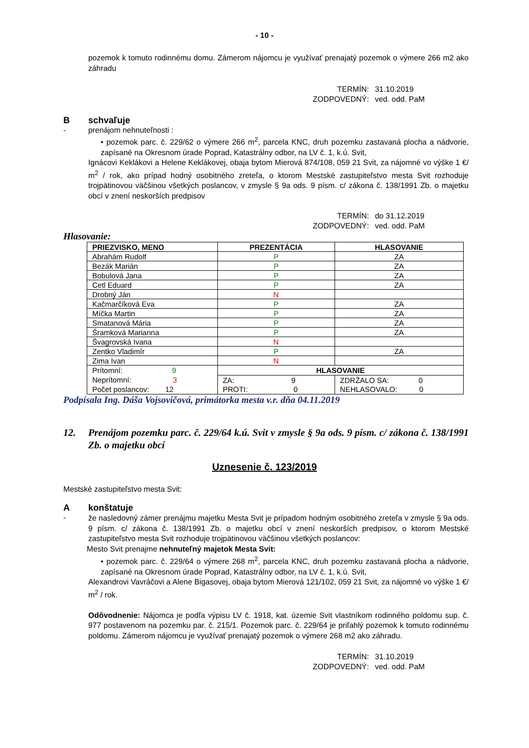- 10 -
pozemok k tomuto rodinnému domu. Zámerom nájomcu je využívať prenajatý pozemok o výmere 266 m2 ako záhradu
TERMÍN: 31.10.2019
ZODPOVEDNÝ: ved. odd. PaM
Bschvaľuje
- prenájom nehnuteľnosti :
• pozemok parc. č. 229/62 o výmere 266 m<sup>2</sup>, parcela KNC, druh pozemku zastavaná plocha a nádvorie, zapísané na Okresnom úrade Poprad, Katastrálny odbor, na LV č. 1, k.ú. Svit,
Ignácovi Keklákovi a Helene Keklákovej, obaja bytom Mierová 874/108, 059 21 Svit, za nájomné vo výške 1 €/ m<sup>2</sup> / rok, ako prípad hodný osobitného zreteľa, o ktorom Mestské zastupiteľstvo mesta Svit rozhoduje trojpätinovou väčšinou všetkých poslancov, v zmysle § 9a ods. 9 písm. c/ zákona č. 138/1991 Zb. o majetku obcí v znení neskorších predpisov
TERMÍN: do 31.12.2019
ZODPOVEDNÝ: ved. odd. PaM
Hlasovanie:
| PRIEZVISKO, MENO | PREZENTÁCIA | HLASOVANIE | |
| --- | --- | --- | --- |
| Abrahám Rudolf | P | ZA | |
| Bezák Marián | P | ZA | |
| Bobulová Jana | P | ZA | |
| Cetl Eduard | P | ZA | |
| Drobný Ján | N | | |
| Kačmarčíková Eva | P | ZA | |
| Míčka Martin | P | ZA | |
| Smatanová Mária | P | ZA | |
| Šramková Marianna | P | ZA | |
| Švagrovská Ivana | N | | |
| Zentko Vladimír | P | ZA | |
| Zima Ivan | N | | |
| Prítomní: 9 Neprítomní: 3 Počet poslancov: 12 | HLASOVANIE | | |
| | ZA: 9 | | ZDRŽALO SA: 0 |
| | PROTI: 0 | | NEHLASOVALO: 0 |
Podpísala Ing. Dáša Vojsovičová, primátorka mesta v.r. dňa 04.11.2019
12. Prenájom pozemku parc. č. 229/64 k.ú. Svit v zmysle § 9a ods. 9 písm. c/ zákona č. 138/1991 Zb. o majetku obcí
Uznesenie č. 123/2019
Mestské zastupiteľstvo mesta Svit:
Akonštatuje
-
že nasledovný zámer prenájmu majetku Mesta Svit je prípadom hodným osobitného zreteľa v zmysle § 9a ods. 9 písm. c/ zákona č. 138/1991 Zb. o majetku obcí v znení neskorších predpisov, o ktorom Mestské zastupiteľstvo mesta Svit rozhoduje trojpätinovou väčšinou všetkých poslancov:
Mesto Svit prenajme nehnuteľný majetok Mesta Svit:
• pozemok parc. č. 229/64 o výmere 268 m<sup>2</sup>, parcela KNC, druh pozemku zastavaná plocha a nádvorie, zapísané na Okresnom úrade Poprad, Katastrálny odbor, na LV č. 1, k.ú. Svit,
Alexandrovi Vavráčovi a Alene Bigasovej, obaja bytom Mierová 121/102, 059 21 Svit, za nájomné vo výške 1 €/ m<sup>2</sup> / rok.
Odôvodnenie: Nájomca je podľa výpisu LV č. 1918, kat. územie Svit vlastníkom rodinného poldomu sup. č. 977 postavenom na pozemku par. č. 215/1. Pozemok parc. č. 229/64 je priľahlý pozemok k tomuto rodinnému poldomu. Zámerom nájomcu je využívať prenajatý pozemok o výmere 268 m2 ako záhradu.
TERMÍN: 31.10.2019
ZODPOVEDNÝ: ved. odd. PaM